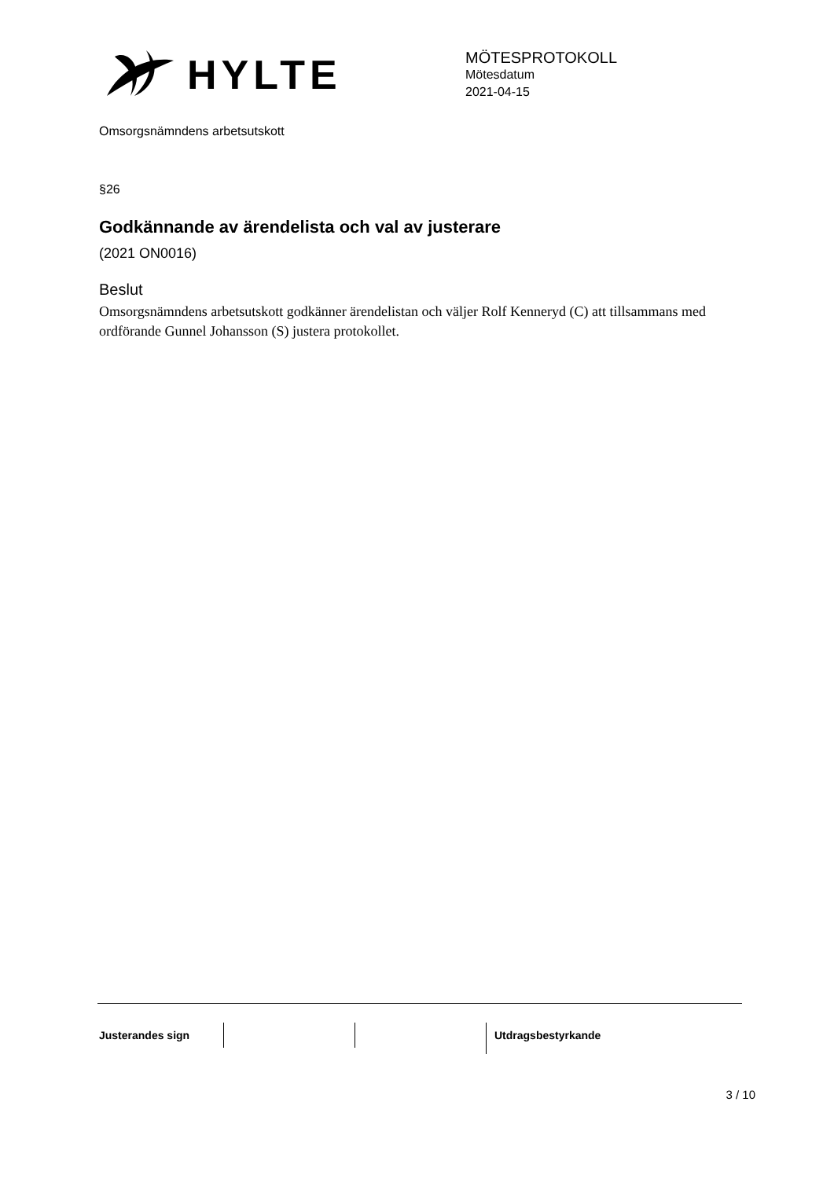HYLTE
MÖTESPROTOKOLL
Mötesdatum
2021-04-15
Omsorgsnämndens arbetsutskott
§26
Godkännande av ärendelista och val av justerare
(2021 ON0016)
Beslut
Omsorgsnämndens arbetsutskott godkänner ärendelistan och väljer Rolf Kenneryd (C) att tillsammans med ordförande Gunnel Johansson (S) justera protokollet.
Justerandes sign Utdragsbestyrkande
3 / 10